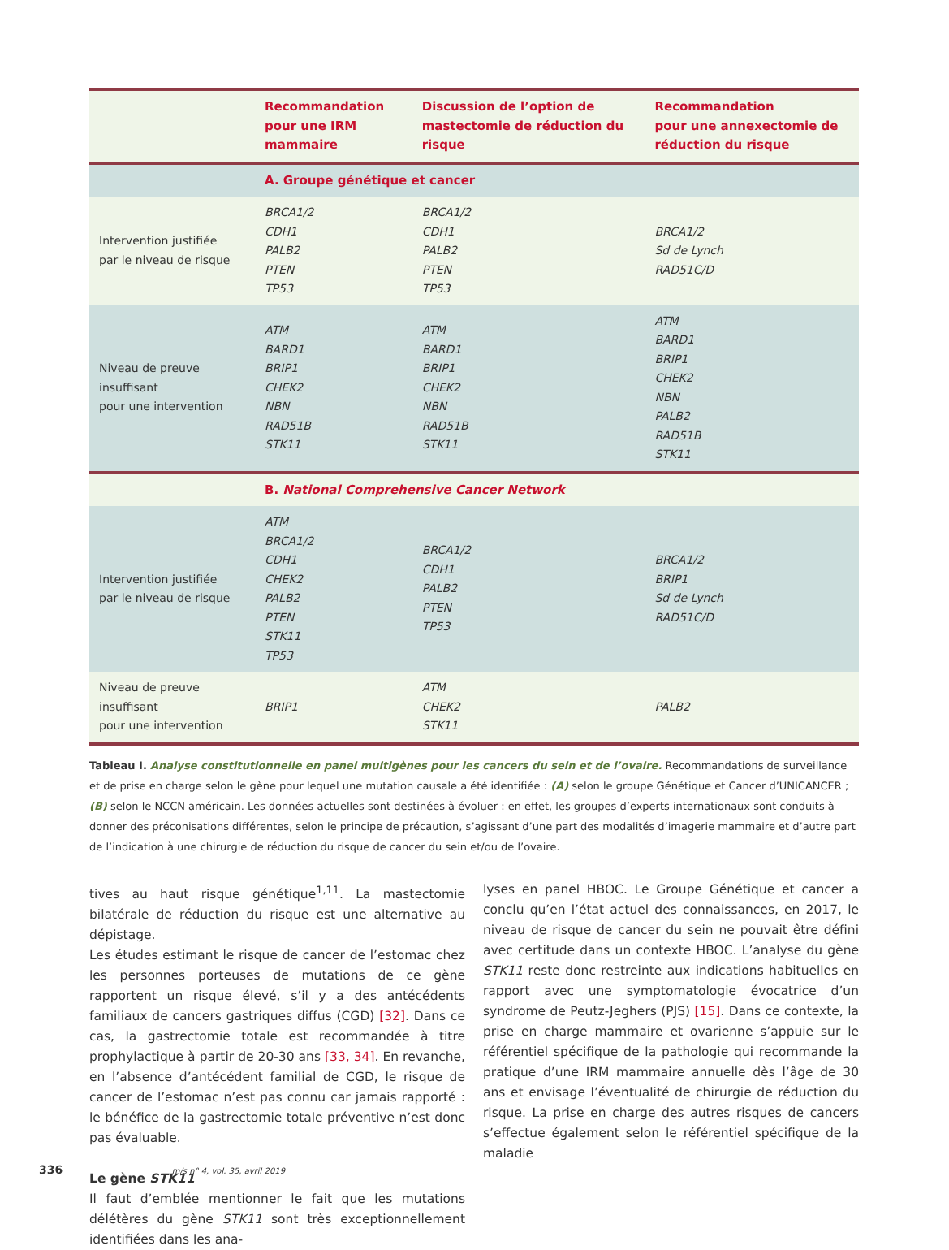| | Recommandation pour une IRM mammaire | Discussion de l’option de mastectomie de réduction du risque | Recommandation pour une annexectomie de réduction du risque |
| --- | --- | --- | --- |
| | A. Groupe génétique et cancer | | |
| Intervention justifiée par le niveau de risque | BRCA1/2 CDH1 PALB2 PTEN TP53 | BRCA1/2 CDH1 PALB2 PTEN TP53 | BRCA1/2 Sd de Lynch RAD51C/D |
| Niveau de preuve insuffisant pour une intervention | ATM BARD1 BRIP1 CHEK2 NBN RAD51B STK11 | ATM BARD1 BRIP1 CHEK2 NBN RAD51B STK11 | ATM BARD1 BRIP1 CHEK2 NBN PALB2 RAD51B STK11 |
| | B. National Comprehensive Cancer Network | | |
| Intervention justifiée par le niveau de risque | ATM BRCA1/2 CDH1 CHEK2 PALB2 PTEN STK11 TP53 | BRCA1/2 CDH1 PALB2 PTEN TP53 | BRCA1/2 BRIP1 Sd de Lynch RAD51C/D |
| Niveau de preuve insuffisant pour une intervention | BRIP1 | ATM CHEK2 STK11 | PALB2 |
Tableau I. Analyse constitutionnelle en panel multigènes pour les cancers du sein et de l’ovaire. Recommandations de surveillance et de prise en charge selon le gène pour lequel une mutation causale a été identifiée : (A) selon le groupe Génétique et Cancer d’UNICANCER ; (B) selon le NCCN américain. Les données actuelles sont destinées à évoluer : en effet, les groupes d’experts internationaux sont conduits à donner des préconisations différentes, selon le principe de précaution, s’agissant d’une part des modalités d’imagerie mammaire et d’autre part de l’indication à une chirurgie de réduction du risque de cancer du sein et/ou de l’ovaire.
tives au haut risque génétique<sup>1,11</sup>. La mastectomie bilatérale de réduction du risque est une alternative au dépistage.
Les études estimant le risque de cancer de l’estomac chez les personnes porteuses de mutations de ce gène rapportent un risque élevé, s’il y a des antécédents familiaux de cancers gastriques diffus (CGD) [32]. Dans ce cas, la gastrectomie totale est recommandée à titre prophylactique à partir de 20-30 ans [33, 34]. En revanche, en l’absence d’antécédent familial de CGD, le risque de cancer de l’estomac n’est pas connu car jamais rapporté : le bénéfice de la gastrectomie totale préventive n’est donc pas évaluable.
Le gène STK11
Il faut d’emblée mentionner le fait que les mutations délétères du gène STK11 sont très exceptionnellement identifiées dans les ana-
lyses en panel HBOC. Le Groupe Génétique et cancer a conclu qu’en l’état actuel des connaissances, en 2017, le niveau de risque de cancer du sein ne pouvait être défini avec certitude dans un contexte HBOC. L’analyse du gène STK11 reste donc restreinte aux indications habituelles en rapport avec une symptomatologie évocatrice d’un syndrome de Peutz-Jeghers (PJS) [15]. Dans ce contexte, la prise en charge mammaire et ovarienne s’appuie sur le référentiel spécifique de la pathologie qui recommande la pratique d’une IRM mammaire annuelle dès l’âge de 30 ans et envisage l’éventualité de chirurgie de réduction du risque. La prise en charge des autres risques de cancers s’effectue également selon le référentiel spécifique de la maladie
336 m/s n° 4, vol. 35, avril 2019